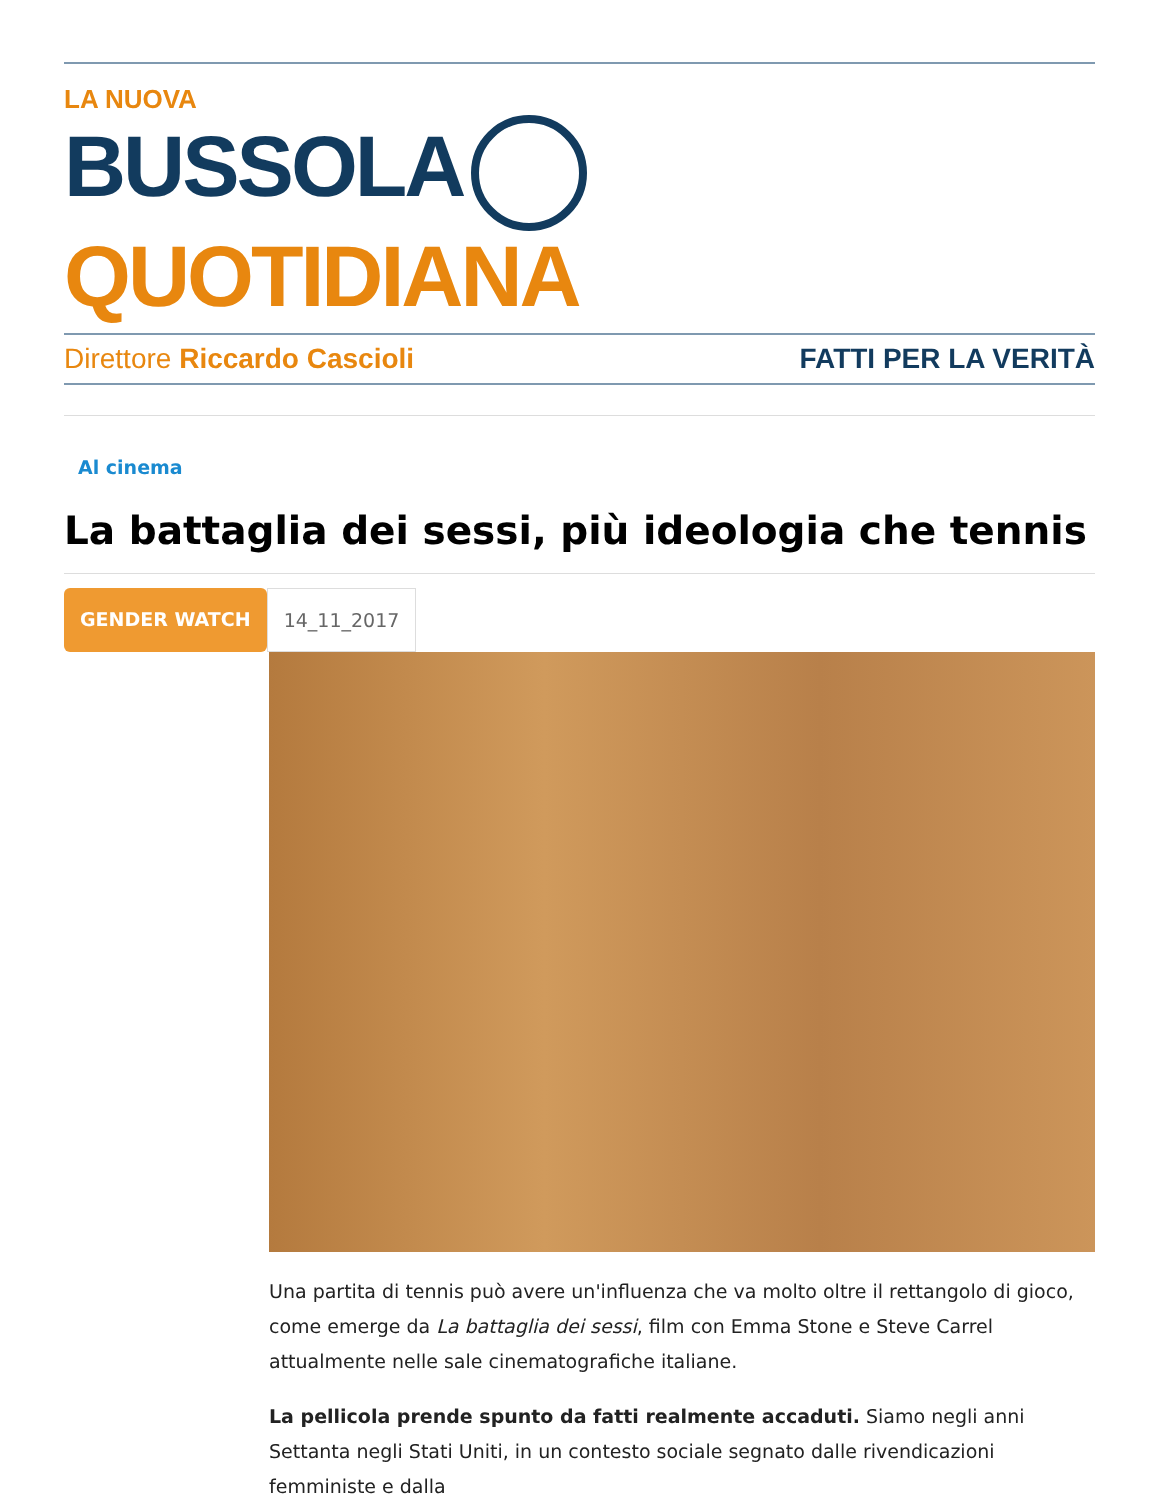LA NUOVA
BUSSOLA QUOTIDIANA
Direttore Riccardo Cascioli FATTI PER LA VERITÀ
Al cinema
La battaglia dei sessi, più ideologia che tennis
GENDER WATCH 14_11_2017
Una partita di tennis può avere un'influenza che va molto oltre il rettangolo di gioco, come emerge da La battaglia dei sessi, film con Emma Stone e Steve Carrel attualmente nelle sale cinematografiche italiane.
La pellicola prende spunto da fatti realmente accaduti. Siamo negli anni Settanta negli Stati Uniti, in un contesto sociale segnato dalle rivendicazioni femministe e dalla